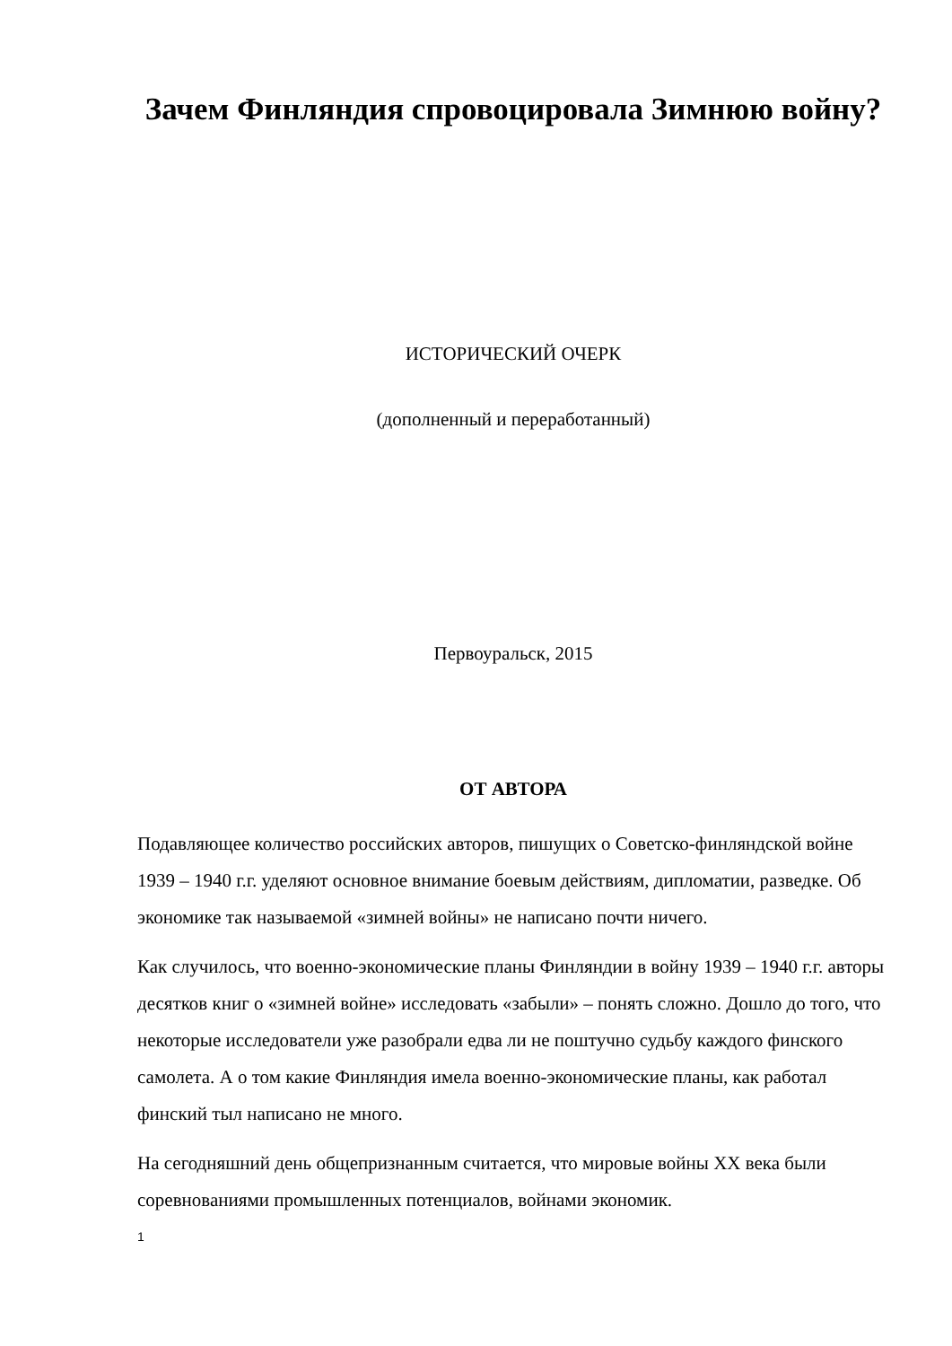Зачем Финляндия спровоцировала Зимнюю войну?
ИСТОРИЧЕСКИЙ ОЧЕРК
(дополненный и переработанный)
Первоуральск, 2015
ОТ АВТОРА
Подавляющее количество российских авторов, пишущих о Советско-финляндской войне 1939 – 1940 г.г. уделяют основное внимание боевым действиям, дипломатии, разведке. Об экономике так называемой «зимней войны» не написано почти ничего.
Как случилось, что военно-экономические планы Финляндии в войну 1939 – 1940 г.г. авторы десятков книг о «зимней войне» исследовать «забыли» – понять сложно. Дошло до того, что некоторые исследователи уже разобрали едва ли не поштучно судьбу каждого финского самолета. А о том какие Финляндия имела военно-экономические планы, как работал финский тыл написано не много.
На сегодняшний день общепризнанным считается, что мировые войны XX века были соревнованиями промышленных потенциалов, войнами экономик.
1